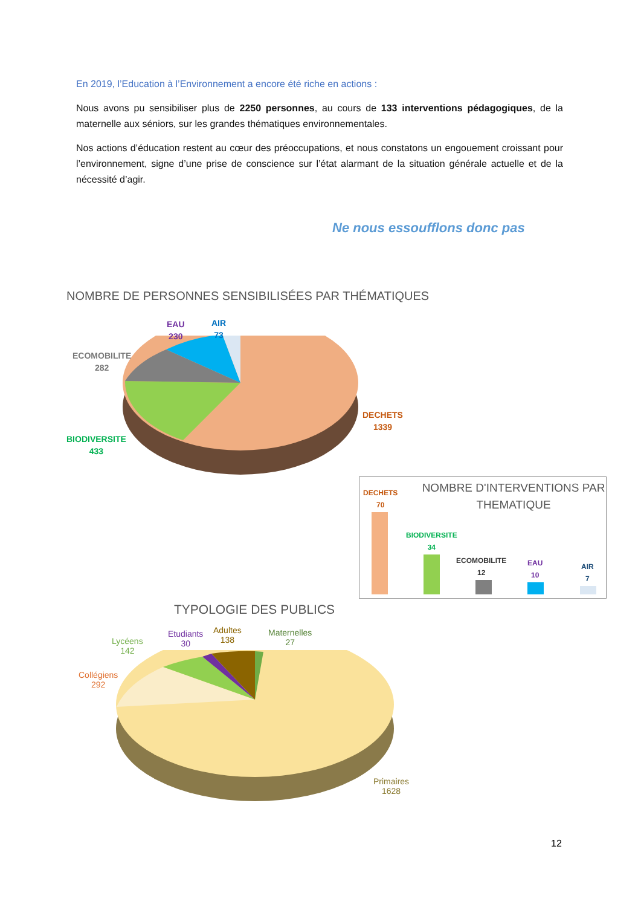En 2019, l’Education à l’Environnement a encore été riche en actions :
Nous avons pu sensibiliser plus de 2250 personnes, au cours de 133 interventions pédagogiques, de la maternelle aux séniors, sur les grandes thématiques environnementales.
Nos actions d’éducation restent au cœur des préoccupations, et nous constatons un engouement croissant pour l’environnement, signe d’une prise de conscience sur l’état alarmant de la situation générale actuelle et de la nécessité d’agir.
Ne nous essoufflons donc pas
NOMBRE DE PERSONNES SENSIBILISÉES PAR THÉMATIQUES
AIR
73
EAU
230
ECOMOBILITE
282
DECHETS
1339
BIODIVERSITE
433
NOMBRE D'INTERVENTIONS PAR THEMATIQUE
DECHETS
70
BIODIVERSITE
34
ECOMOBILITE
12
EAU
10
AIR
7
TYPOLOGIE DES PUBLICS
Lycéens
142
Etudiants
30
Adultes
138
Maternelles
27
Collégiens
292
Primaires
1628
12